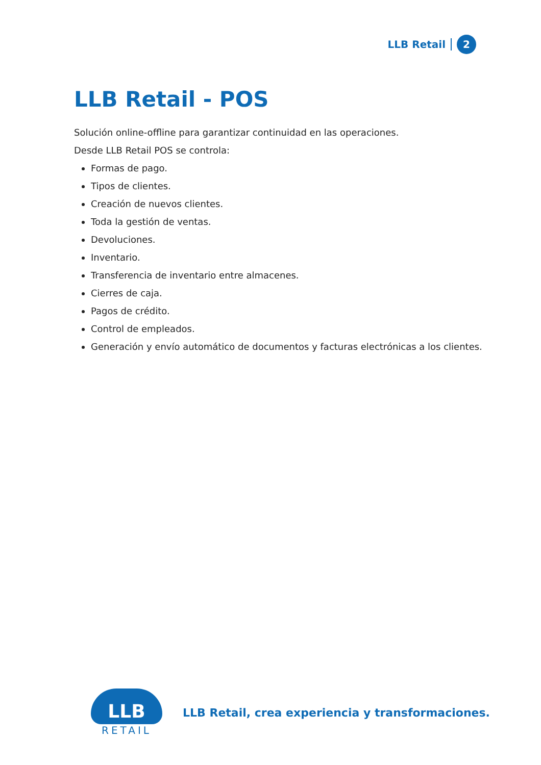LLB Retail 2
LLB Retail - POS
Solución online-offline para garantizar continuidad en las operaciones.
Desde LLB Retail POS se controla:
Formas de pago.
Tipos de clientes.
Creación de nuevos clientes.
Toda la gestión de ventas.
Devoluciones.
Inventario.
Transferencia de inventario entre almacenes.
Cierres de caja.
Pagos de crédito.
Control de empleados.
Generación y envío automático de documentos y facturas electrónicas a los clientes.
LLB
RETAIL
LLB Retail, crea experiencia y transformaciones.